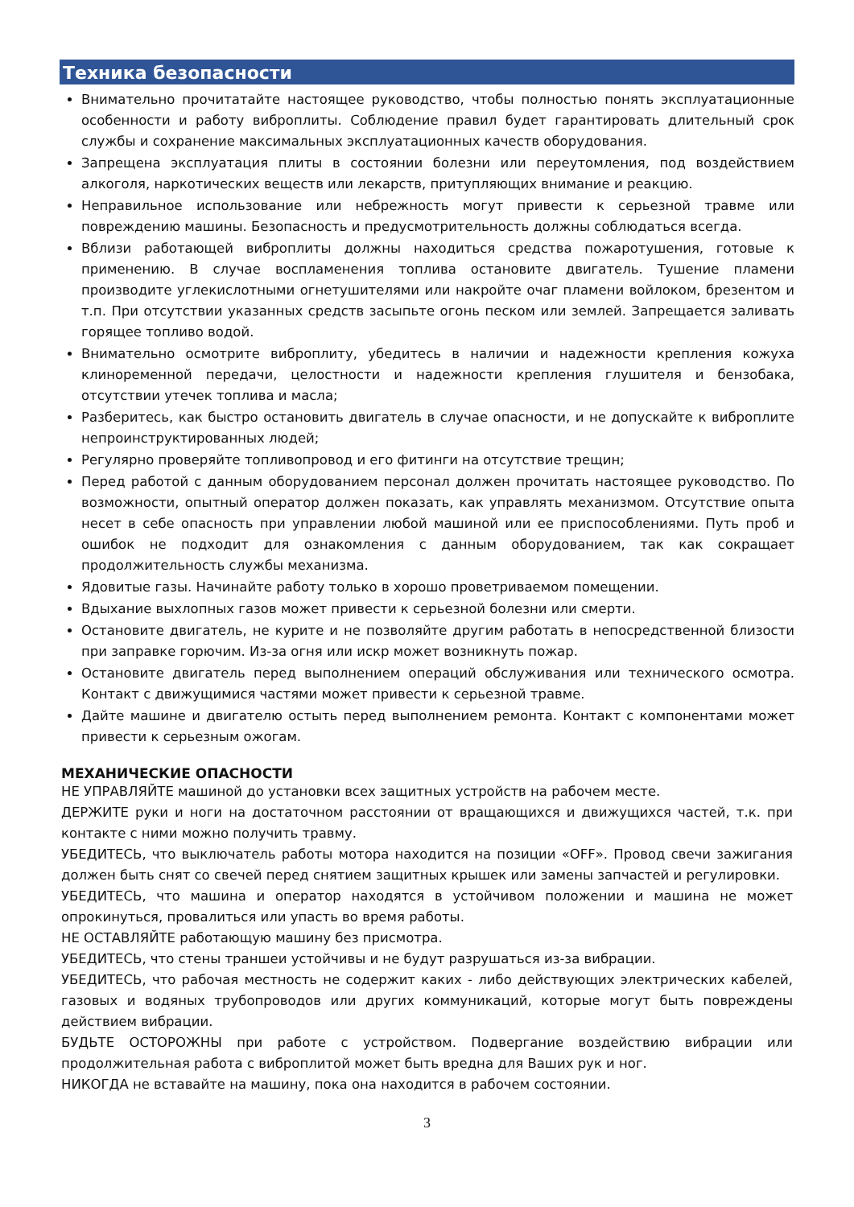Техника безопасности
Внимательно прочитатайте настоящее руководство, чтобы полностью понять эксплуатационные особенности и работу виброплиты. Соблюдение правил будет гарантировать длительный срок службы и сохранение максимальных эксплуатационных качеств оборудования.
Запрещена эксплуатация плиты в состоянии болезни или переутомления, под воздействием алкоголя, наркотических веществ или лекарств, притупляющих внимание и реакцию.
Неправильное использование или небрежность могут привести к серьезной травме или повреждению машины. Безопасность и предусмотрительность должны соблюдаться всегда.
Вблизи работающей виброплиты должны находиться средства пожаротушения, готовые к применению. В случае воспламенения топлива остановите двигатель. Тушение пламени производите углекислотными огнетушителями или накройте очаг пламени войлоком, брезентом и т.п. При отсутствии указанных средств засыпьте огонь песком или землей. Запрещается заливать горящее топливо водой.
Внимательно осмотрите виброплиту, убедитесь в наличии и надежности крепления кожуха клиноременной передачи, целостности и надежности крепления глушителя и бензобака, отсутствии утечек топлива и масла;
Разберитесь, как быстро остановить двигатель в случае опасности, и не допускайте к виброплите непроинструктированных людей;
Регулярно проверяйте топливопровод и его фитинги на отсутствие трещин;
Перед работой с данным оборудованием персонал должен прочитать настоящее руководство. По возможности, опытный оператор должен показать, как управлять механизмом. Отсутствие опыта несет в себе опасность при управлении любой машиной или ее приспособлениями. Путь проб и ошибок не подходит для ознакомления с данным оборудованием, так как сокращает продолжительность службы механизма.
Ядовитые газы. Начинайте работу только в хорошо проветриваемом помещении.
Вдыхание выхлопных газов может привести к серьезной болезни или смерти.
Остановите двигатель, не курите и не позволяйте другим работать в непосредственной близости при заправке горючим. Из-за огня или искр может возникнуть пожар.
Остановите двигатель перед выполнением операций обслуживания или технического осмотра. Контакт с движущимися частями может привести к серьезной травме.
Дайте машине и двигателю остыть перед выполнением ремонта. Контакт с компонентами может привести к серьезным ожогам.
МЕХАНИЧЕСКИЕ ОПАСНОСТИ
НЕ УПРАВЛЯЙТЕ машиной до установки всех защитных устройств на рабочем месте.
ДЕРЖИТЕ руки и ноги на достаточном расстоянии от вращающихся и движущихся частей, т.к. при контакте с ними можно получить травму.
УБЕДИТЕСЬ, что выключатель работы мотора находится на позиции «OFF». Провод свечи зажигания должен быть снят со свечей перед снятием защитных крышек или замены запчастей и регулировки.
УБЕДИТЕСЬ, что машина и оператор находятся в устойчивом положении и машина не может опрокинуться, провалиться или упасть во время работы.
НЕ ОСТАВЛЯЙТЕ работающую машину без присмотра.
УБЕДИТЕСЬ, что стены траншеи устойчивы и не будут разрушаться из-за вибрации.
УБЕДИТЕСЬ, что рабочая местность не содержит каких - либо действующих электрических кабелей, газовых и водяных трубопроводов или других коммуникаций, которые могут быть повреждены действием вибрации.
БУДЬТЕ ОСТОРОЖНЫ при работе с устройством. Подвергание воздействию вибрации или продолжительная работа с виброплитой может быть вредна для Ваших рук и ног.
НИКОГДА не вставайте на машину, пока она находится в рабочем состоянии.
3